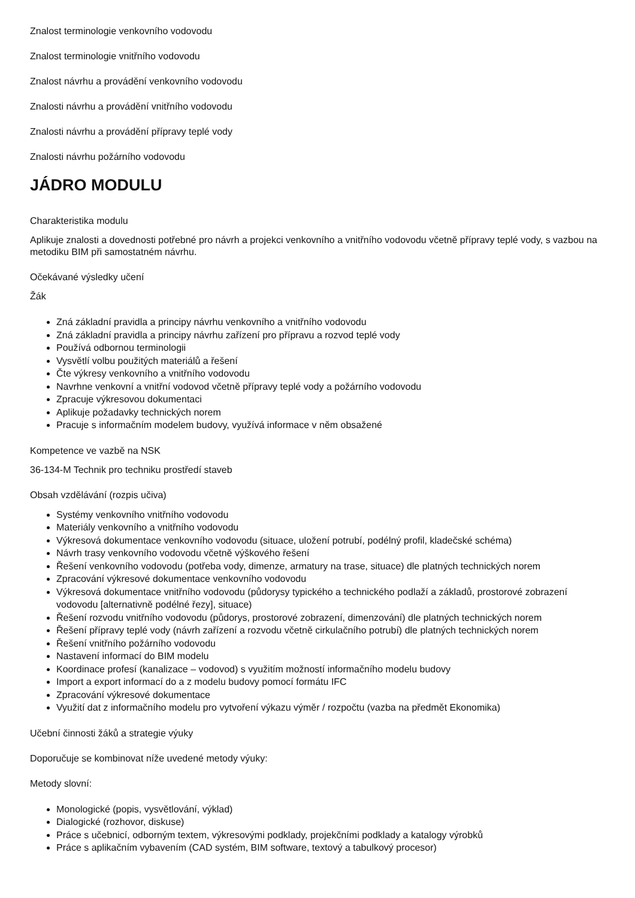Znalost terminologie venkovního vodovodu
Znalost terminologie vnitřního vodovodu
Znalost návrhu a provádění venkovního vodovodu
Znalosti návrhu a provádění vnitřního vodovodu
Znalosti návrhu a provádění přípravy teplé vody
Znalosti návrhu požárního vodovodu
JÁDRO MODULU
Charakteristika modulu
Aplikuje znalosti a dovednosti potřebné pro návrh a projekci venkovního a vnitřního vodovodu včetně přípravy teplé vody, s vazbou na metodiku BIM při samostatném návrhu.
Očekávané výsledky učení
Žák
Zná základní pravidla a principy návrhu venkovního a vnitřního vodovodu
Zná základní pravidla a principy návrhu zařízení pro přípravu a rozvod teplé vody
Používá odbornou terminologii
Vysvětlí volbu použitých materiálů a řešení
Čte výkresy venkovního a vnitřního vodovodu
Navrhne venkovní a vnitřní vodovod včetně přípravy teplé vody a požárního vodovodu
Zpracuje výkresovou dokumentaci
Aplikuje požadavky technických norem
Pracuje s informačním modelem budovy, využívá informace v něm obsažené
Kompetence ve vazbě na NSK
36-134-M Technik pro techniku prostředí staveb
Obsah vzdělávání (rozpis učiva)
Systémy venkovního vnitřního vodovodu
Materiály venkovního a vnitřního vodovodu
Výkresová dokumentace venkovního vodovodu (situace, uložení potrubí, podélný profil, kladečské schéma)
Návrh trasy venkovního vodovodu včetně výškového řešení
Řešení venkovního vodovodu (potřeba vody, dimenze, armatury na trase, situace) dle platných technických norem
Zpracování výkresové dokumentace venkovního vodovodu
Výkresová dokumentace vnitřního vodovodu (půdorysy typického a technického podlaží a základů, prostorové zobrazení vodovodu [alternativně podélné řezy], situace)
Řešení rozvodu vnitřního vodovodu (půdorys, prostorové zobrazení, dimenzování) dle platných technických norem
Řešení přípravy teplé vody (návrh zařízení a rozvodu včetně cirkulačního potrubí) dle platných technických norem
Řešení vnitřního požárního vodovodu
Nastavení informací do BIM modelu
Koordinace profesí (kanalizace – vodovod) s využitím možností informačního modelu budovy
Import a export informací do a z modelu budovy pomocí formátu IFC
Zpracování výkresové dokumentace
Využití dat z informačního modelu pro vytvoření výkazu výměr / rozpočtu (vazba na předmět Ekonomika)
Učební činnosti žáků a strategie výuky
Doporučuje se kombinovat níže uvedené metody výuky:
Metody slovní:
Monologické (popis, vysvětlování, výklad)
Dialogické (rozhovor, diskuse)
Práce s učebnicí, odborným textem, výkresovými podklady, projekčními podklady a katalogy výrobků
Práce s aplikačním vybavením (CAD systém, BIM software, textový a tabulkový procesor)